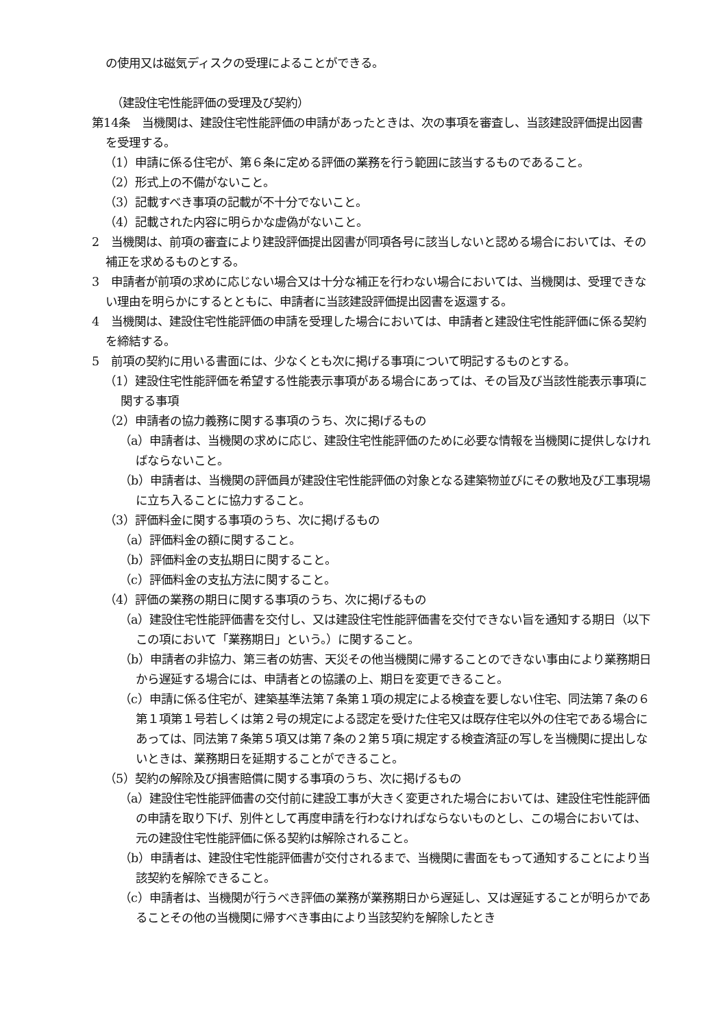の使用又は磁気ディスクの受理によることができる。
（建設住宅性能評価の受理及び契約）
第14条　当機関は、建設住宅性能評価の申請があったときは、次の事項を審査し、当該建設評価提出図書を受理する。
（1）申請に係る住宅が、第６条に定める評価の業務を行う範囲に該当するものであること。
（2）形式上の不備がないこと。
（3）記載すべき事項の記載が不十分でないこと。
（4）記載された内容に明らかな虚偽がないこと。
2　当機関は、前項の審査により建設評価提出図書が同項各号に該当しないと認める場合においては、その補正を求めるものとする。
3　申請者が前項の求めに応じない場合又は十分な補正を行わない場合においては、当機関は、受理できない理由を明らかにするとともに、申請者に当該建設評価提出図書を返還する。
4　当機関は、建設住宅性能評価の申請を受理した場合においては、申請者と建設住宅性能評価に係る契約を締結する。
5　前項の契約に用いる書面には、少なくとも次に掲げる事項について明記するものとする。
（1）建設住宅性能評価を希望する性能表示事項がある場合にあっては、その旨及び当該性能表示事項に関する事項
（2）申請者の協力義務に関する事項のうち、次に掲げるもの
（a）申請者は、当機関の求めに応じ、建設住宅性能評価のために必要な情報を当機関に提供しなければならないこと。
（b）申請者は、当機関の評価員が建設住宅性能評価の対象となる建築物並びにその敷地及び工事現場に立ち入ることに協力すること。
（3）評価料金に関する事項のうち、次に掲げるもの
（a）評価料金の額に関すること。
（b）評価料金の支払期日に関すること。
（c）評価料金の支払方法に関すること。
（4）評価の業務の期日に関する事項のうち、次に掲げるもの
（a）建設住宅性能評価書を交付し、又は建設住宅性能評価書を交付できない旨を通知する期日（以下この項において「業務期日」という。）に関すること。
（b）申請者の非協力、第三者の妨害、天災その他当機関に帰することのできない事由により業務期日から遅延する場合には、申請者との協議の上、期日を変更できること。
（c）申請に係る住宅が、建築基準法第７条第１項の規定による検査を要しない住宅、同法第７条の６第１項第１号若しくは第２号の規定による認定を受けた住宅又は既存住宅以外の住宅である場合にあっては、同法第７条第５項又は第７条の２第５項に規定する検査済証の写しを当機関に提出しないときは、業務期日を延期することができること。
（5）契約の解除及び損害賠償に関する事項のうち、次に掲げるもの
（a）建設住宅性能評価書の交付前に建設工事が大きく変更された場合においては、建設住宅性能評価の申請を取り下げ、別件として再度申請を行わなければならないものとし、この場合においては、元の建設住宅性能評価に係る契約は解除されること。
（b）申請者は、建設住宅性能評価書が交付されるまで、当機関に書面をもって通知することにより当該契約を解除できること。
（c）申請者は、当機関が行うべき評価の業務が業務期日から遅延し、又は遅延することが明らかであることその他の当機関に帰すべき事由により当該契約を解除したとき